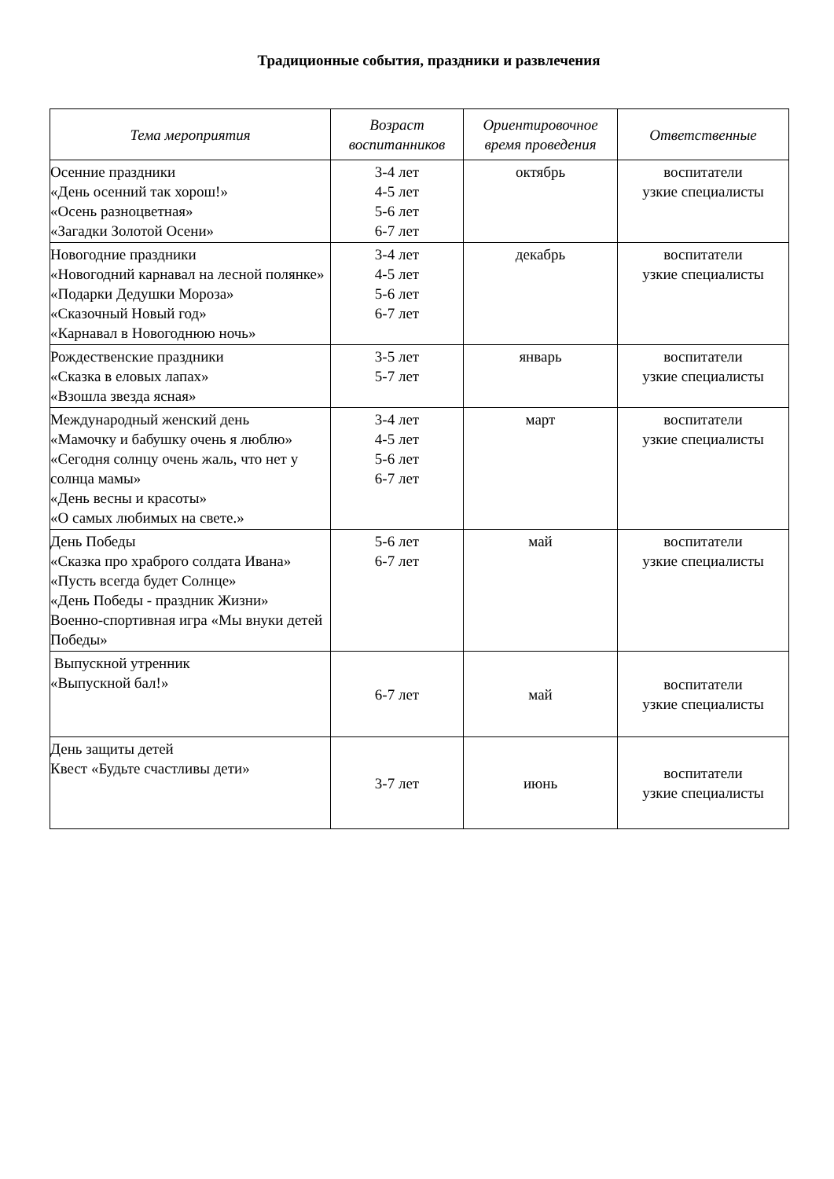Традиционные события, праздники и развлечения
| Тема мероприятия | Возраст воспитанников | Ориентировочное время проведения | Ответственные |
| --- | --- | --- | --- |
| Осенние праздники «День осенний так хорош!» «Осень разноцветная» «Загадки Золотой Осени» | 3-4 лет 4-5 лет 5-6 лет 6-7 лет | октябрь | воспитатели узкие специалисты |
| Новогодние праздники «Новогодний карнавал на лесной полянке» «Подарки Дедушки Мороза» «Сказочный Новый год» «Карнавал в Новогоднюю ночь» | 3-4 лет 4-5 лет 5-6 лет 6-7 лет | декабрь | воспитатели узкие специалисты |
| Рождественские праздники «Сказка в еловых лапах» «Взошла звезда ясная» | 3-5 лет 5-7 лет | январь | воспитатели узкие специалисты |
| Международный женский день «Мамочку и бабушку очень я люблю» «Сегодня солнцу очень жаль, что нет у солнца мамы» «День весны и красоты» «О самых любимых на свете.» | 3-4 лет 4-5 лет 5-6 лет 6-7 лет | март | воспитатели узкие специалисты |
| День Победы «Сказка про храброго солдата Ивана» «Пусть всегда будет Солнце» «День Победы - праздник Жизни» Военно-спортивная игра «Мы внуки детей Победы» | 5-6 лет 6-7 лет | май | воспитатели узкие специалисты |
| Выпускной утренник «Выпускной бал!» | 6-7 лет | май | воспитатели узкие специалисты |
| День защиты детей Квест «Будьте счастливы дети» | 3-7 лет | июнь | воспитатели узкие специалисты |